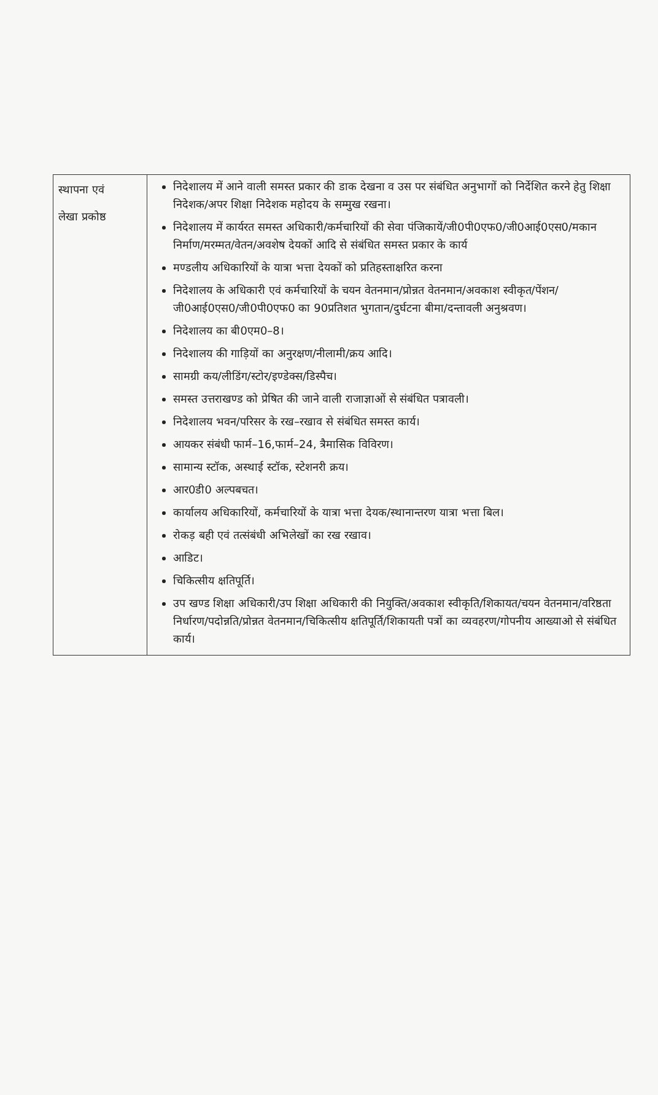| स्थापना एवं लेखा प्रकोष्ठ | निदेशालय में आने वाली समस्त प्रकार की डाक देखना व उस पर संबंधित अनुभागों को निर्देशित करने हेतु शिक्षा निदेशक/अपर शिक्षा निदेशक महोदय के सम्मुख रखना। निदेशालय में कार्यरत समस्त अधिकारी/कर्मचारियों की सेवा पंजिकायें/जी0पी0एफ0/जी0आई0एस0/मकान निर्माण/मरम्मत/वेतन/अवशेष देयकों आदि से संबंधित समस्त प्रकार के कार्य मण्डलीय अधिकारियों के यात्रा भत्ता देयकों को प्रतिहस्ताक्षरित करना निदेशालय के अधिकारी एवं कर्मचारियों के चयन वेतनमान/प्रोन्नत वेतनमान/अवकाश स्वीकृत/पेंशन/जी0आई0एस0/जी0पी0एफ0 का 90प्रतिशत भुगतान/दुर्घटना बीमा/दन्तावली अनुश्रवण। निदेशालय का बी0एम0–8। निदेशालय की गाड़ियों का अनुरक्षण/नीलामी/क्रय आदि। सामग्री कय/लीडिंग/स्टोर/इण्डेक्स/डिस्पैच। समस्त उत्तराखण्ड को प्रेषित की जाने वाली राजाज्ञाओं से संबंधित पत्रावली। निदेशालय भवन/परिसर के रख–रखाव से संबंधित समस्त कार्य। आयकर संबंधी फार्म–16,फार्म–24, त्रैमासिक विविरण। सामान्य स्टॉक, अस्थाई स्टॉक, स्टेशनरी क्रय। आर0डी0 अल्पबचत। कार्यालय अधिकारियों, कर्मचारियों के यात्रा भत्ता देयक/स्थानान्तरण यात्रा भत्ता बिल। रोकड़ बही एवं तत्संबंधी अभिलेखों का रख रखाव। आडिट। चिकित्सीय क्षतिपूर्ति। उप खण्ड शिक्षा अधिकारी/उप शिक्षा अधिकारी की नियुक्ति/अवकाश स्वीकृति/शिकायत/चयन वेतनमान/वरिष्ठता निर्धारण/पदोन्नति/प्रोन्नत वेतनमान/चिकित्सीय क्षतिपूर्ति/शिकायती पत्रों का व्यवहरण/गोपनीय आख्याओ से संबंधित कार्य। |